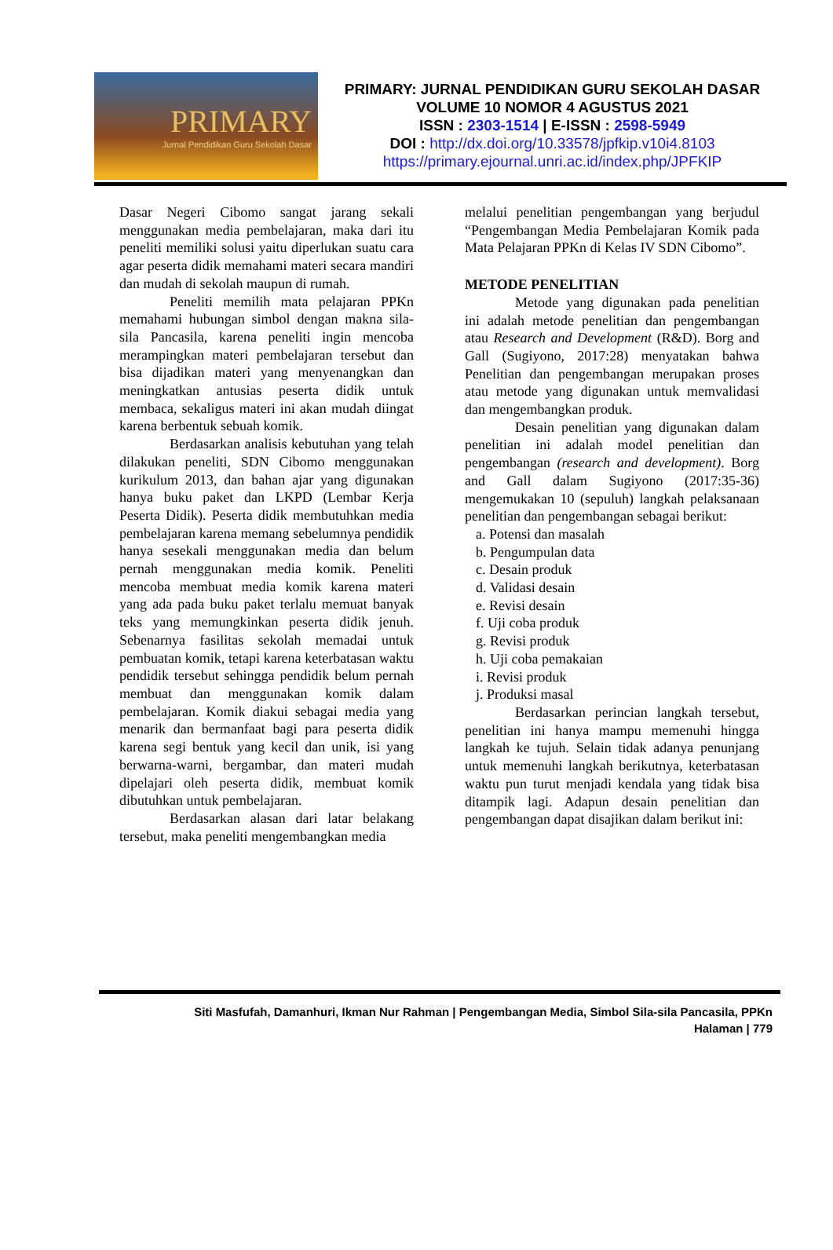PRIMARY
Jurnal Pendidikan Guru Sekolah Dasar
PRIMARY: JURNAL PENDIDIKAN GURU SEKOLAH DASAR
VOLUME 10 NOMOR 4 AGUSTUS 2021
ISSN : 2303-1514 | E-ISSN : 2598-5949
DOI : http://dx.doi.org/10.33578/jpfkip.v10i4.8103
https://primary.ejournal.unri.ac.id/index.php/JPFKIP
Dasar Negeri Cibomo sangat jarang sekali menggunakan media pembelajaran, maka dari itu peneliti memiliki solusi yaitu diperlukan suatu cara agar peserta didik memahami materi secara mandiri dan mudah di sekolah maupun di rumah.
Peneliti memilih mata pelajaran PPKn memahami hubungan simbol dengan makna sila-sila Pancasila, karena peneliti ingin mencoba merampingkan materi pembelajaran tersebut dan bisa dijadikan materi yang menyenangkan dan meningkatkan antusias peserta didik untuk membaca, sekaligus materi ini akan mudah diingat karena berbentuk sebuah komik.
Berdasarkan analisis kebutuhan yang telah dilakukan peneliti, SDN Cibomo menggunakan kurikulum 2013, dan bahan ajar yang digunakan hanya buku paket dan LKPD (Lembar Kerja Peserta Didik). Peserta didik membutuhkan media pembelajaran karena memang sebelumnya pendidik hanya sesekali menggunakan media dan belum pernah menggunakan media komik. Peneliti mencoba membuat media komik karena materi yang ada pada buku paket terlalu memuat banyak teks yang memungkinkan peserta didik jenuh. Sebenarnya fasilitas sekolah memadai untuk pembuatan komik, tetapi karena keterbatasan waktu pendidik tersebut sehingga pendidik belum pernah membuat dan menggunakan komik dalam pembelajaran. Komik diakui sebagai media yang menarik dan bermanfaat bagi para peserta didik karena segi bentuk yang kecil dan unik, isi yang berwarna-warni, bergambar, dan materi mudah dipelajari oleh peserta didik, membuat komik dibutuhkan untuk pembelajaran.
Berdasarkan alasan dari latar belakang tersebut, maka peneliti mengembangkan media
melalui penelitian pengembangan yang berjudul “Pengembangan Media Pembelajaran Komik pada Mata Pelajaran PPKn di Kelas IV SDN Cibomo”.
METODE PENELITIAN
Metode yang digunakan pada penelitian ini adalah metode penelitian dan pengembangan atau Research and Development (R&D). Borg and Gall (Sugiyono, 2017:28) menyatakan bahwa Penelitian dan pengembangan merupakan proses atau metode yang digunakan untuk memvalidasi dan mengembangkan produk.
Desain penelitian yang digunakan dalam penelitian ini adalah model penelitian dan pengembangan (research and development). Borg and Gall dalam Sugiyono (2017:35-36) mengemukakan 10 (sepuluh) langkah pelaksanaan penelitian dan pengembangan sebagai berikut:
a. Potensi dan masalah
b. Pengumpulan data
c. Desain produk
d. Validasi desain
e. Revisi desain
f. Uji coba produk
g. Revisi produk
h. Uji coba pemakaian
i. Revisi produk
j. Produksi masal
Berdasarkan perincian langkah tersebut, penelitian ini hanya mampu memenuhi hingga langkah ke tujuh. Selain tidak adanya penunjang untuk memenuhi langkah berikutnya, keterbatasan waktu pun turut menjadi kendala yang tidak bisa ditampik lagi. Adapun desain penelitian dan pengembangan dapat disajikan dalam berikut ini:
Siti Masfufah, Damanhuri, Ikman Nur Rahman | Pengembangan Media, Simbol Sila-sila Pancasila, PPKn
Halaman | 779